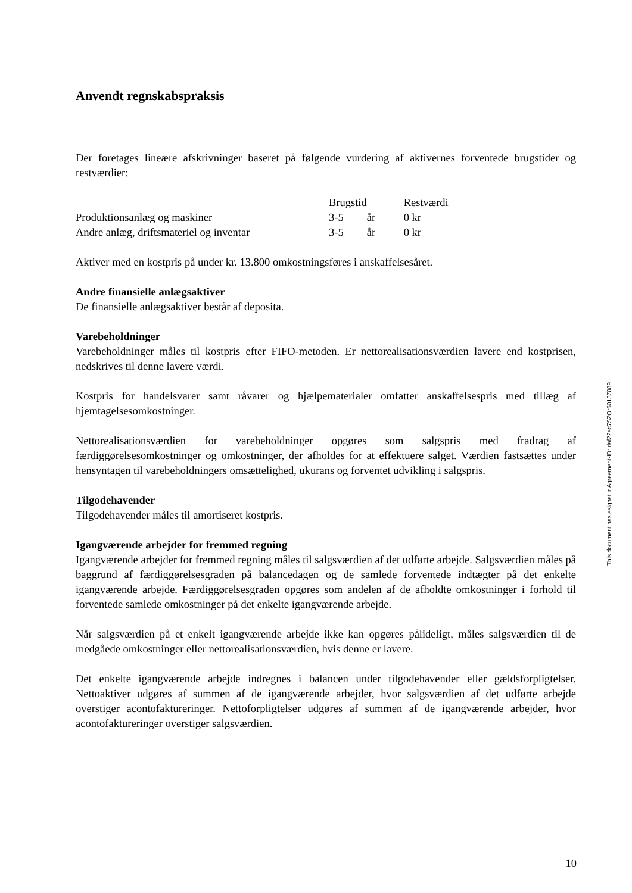Anvendt regnskabspraksis
Der foretages lineære afskrivninger baseret på følgende vurdering af aktivernes forventede brugstider og restværdier:
| | Brugstid | | Restværdi |
| Produktionsanlæg og maskiner | 3-5 | år | 0 kr |
| Andre anlæg, driftsmateriel og inventar | 3-5 | år | 0 kr |
Aktiver med en kostpris på under kr. 13.800 omkostningsføres i anskaffelsesåret.
Andre finansielle anlægsaktiver
De finansielle anlægsaktiver består af deposita.
Varebeholdninger
Varebeholdninger måles til kostpris efter FIFO-metoden. Er nettorealisationsværdien lavere end kostprisen, nedskrives til denne lavere værdi.
Kostpris for handelsvarer samt råvarer og hjælpematerialer omfatter anskaffelsespris med tillæg af hjemtagelsesomkostninger.
Nettorealisationsværdien for varebeholdninger opgøres som salgspris med fradrag af færdiggørelsesomkostninger og omkostninger, der afholdes for at effektuere salget. Værdien fastsættes under hensyntagen til varebeholdningers omsættelighed, ukurans og forventet udvikling i salgspris.
Tilgodehavender
Tilgodehavender måles til amortiseret kostpris.
Igangværende arbejder for fremmed regning
Igangværende arbejder for fremmed regning måles til salgsværdien af det udførte arbejde. Salgsværdien måles på baggrund af færdiggørelsesgraden på balancedagen og de samlede forventede indtægter på det enkelte igangværende arbejde. Færdiggørelsesgraden opgøres som andelen af de afholdte omkostninger i forhold til forventede samlede omkostninger på det enkelte igangværende arbejde.
Når salgsværdien på et enkelt igangværende arbejde ikke kan opgøres pålideligt, måles salgsværdien til de medgåede omkostninger eller nettorealisationsværdien, hvis denne er lavere.
Det enkelte igangværende arbejde indregnes i balancen under tilgodehavender eller gældsforpligtelser. Nettoaktiver udgøres af summen af de igangværende arbejder, hvor salgsværdien af det udførte arbejde overstiger acontofaktureringer. Nettoforpligtelser udgøres af summen af de igangværende arbejder, hvor acontofaktureringer overstiger salgsværdien.
This document has esignatur Agreement-ID: daf22ec7SZQr60137089
10